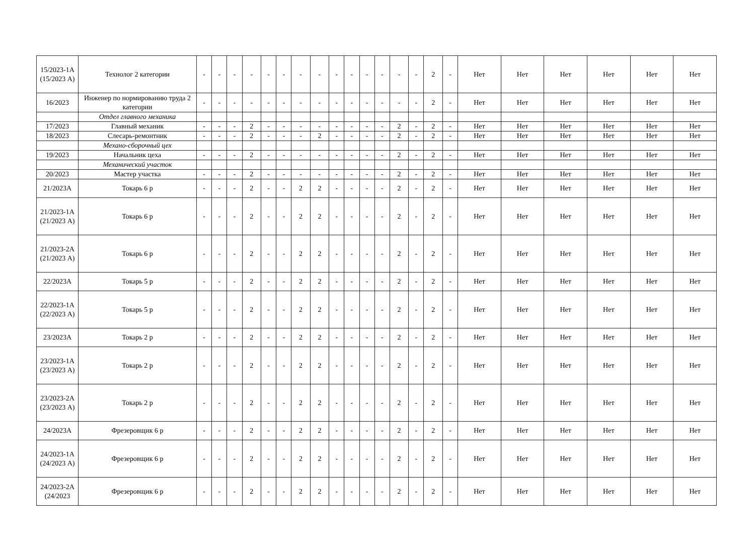| 15/2023-1А (15/2023 А) | Технолог 2 категории | - | - | - | - | - | - | - | - | - | - | - | - | - | - | 2 | - | Нет | Нет | Нет | Нет | Нет | Нет |
| 16/2023 | Инженер по нормированию труда 2 категории | - | - | - | - | - | - | - | - | - | - | - | - | - | - | 2 | - | Нет | Нет | Нет | Нет | Нет | Нет |
| | Отдел главного механика | | | | | | | | | | | | | | | | | | | | | | |
| 17/2023 | Главный механик | - | - | - | 2 | - | - | - | - | - | - | - | - | 2 | - | 2 | - | Нет | Нет | Нет | Нет | Нет | Нет |
| 18/2023 | Слесарь-ремонтник | - | - | - | 2 | - | - | - | 2 | - | - | - | - | 2 | - | 2 | - | Нет | Нет | Нет | Нет | Нет | Нет |
| | Механо-сборочный цех | | | | | | | | | | | | | | | | | | | | | | |
| 19/2023 | Начальник цеха | - | - | - | 2 | - | - | - | - | - | - | - | - | 2 | - | 2 | - | Нет | Нет | Нет | Нет | Нет | Нет |
| | Механический участок | | | | | | | | | | | | | | | | | | | | | | |
| 20/2023 | Мастер участка | - | - | - | 2 | - | - | - | - | - | - | - | - | 2 | - | 2 | - | Нет | Нет | Нет | Нет | Нет | Нет |
| 21/2023А | Токарь 6 р | - | - | - | 2 | - | - | 2 | 2 | - | - | - | - | 2 | - | 2 | - | Нет | Нет | Нет | Нет | Нет | Нет |
| 21/2023-1А (21/2023 А) | Токарь 6 р | - | - | - | 2 | - | - | 2 | 2 | - | - | - | - | 2 | - | 2 | - | Нет | Нет | Нет | Нет | Нет | Нет |
| 21/2023-2А (21/2023 А) | Токарь 6 р | - | - | - | 2 | - | - | 2 | 2 | - | - | - | - | 2 | - | 2 | - | Нет | Нет | Нет | Нет | Нет | Нет |
| 22/2023А | Токарь 5 р | - | - | - | 2 | - | - | 2 | 2 | - | - | - | - | 2 | - | 2 | - | Нет | Нет | Нет | Нет | Нет | Нет |
| 22/2023-1А (22/2023 А) | Токарь 5 р | - | - | - | 2 | - | - | 2 | 2 | - | - | - | - | 2 | - | 2 | - | Нет | Нет | Нет | Нет | Нет | Нет |
| 23/2023А | Токарь 2 р | - | - | - | 2 | - | - | 2 | 2 | - | - | - | - | 2 | - | 2 | - | Нет | Нет | Нет | Нет | Нет | Нет |
| 23/2023-1А (23/2023 А) | Токарь 2 р | - | - | - | 2 | - | - | 2 | 2 | - | - | - | - | 2 | - | 2 | - | Нет | Нет | Нет | Нет | Нет | Нет |
| 23/2023-2А (23/2023 А) | Токарь 2 р | - | - | - | 2 | - | - | 2 | 2 | - | - | - | - | 2 | - | 2 | - | Нет | Нет | Нет | Нет | Нет | Нет |
| 24/2023А | Фрезеровщик 6 р | - | - | - | 2 | - | - | 2 | 2 | - | - | - | - | 2 | - | 2 | - | Нет | Нет | Нет | Нет | Нет | Нет |
| 24/2023-1А (24/2023 А) | Фрезеровщик 6 р | - | - | - | 2 | - | - | 2 | 2 | - | - | - | - | 2 | - | 2 | - | Нет | Нет | Нет | Нет | Нет | Нет |
| 24/2023-2А (24/2023 | Фрезеровщик 6 р | - | - | - | 2 | - | - | 2 | 2 | - | - | - | - | 2 | - | 2 | - | Нет | Нет | Нет | Нет | Нет | Нет |